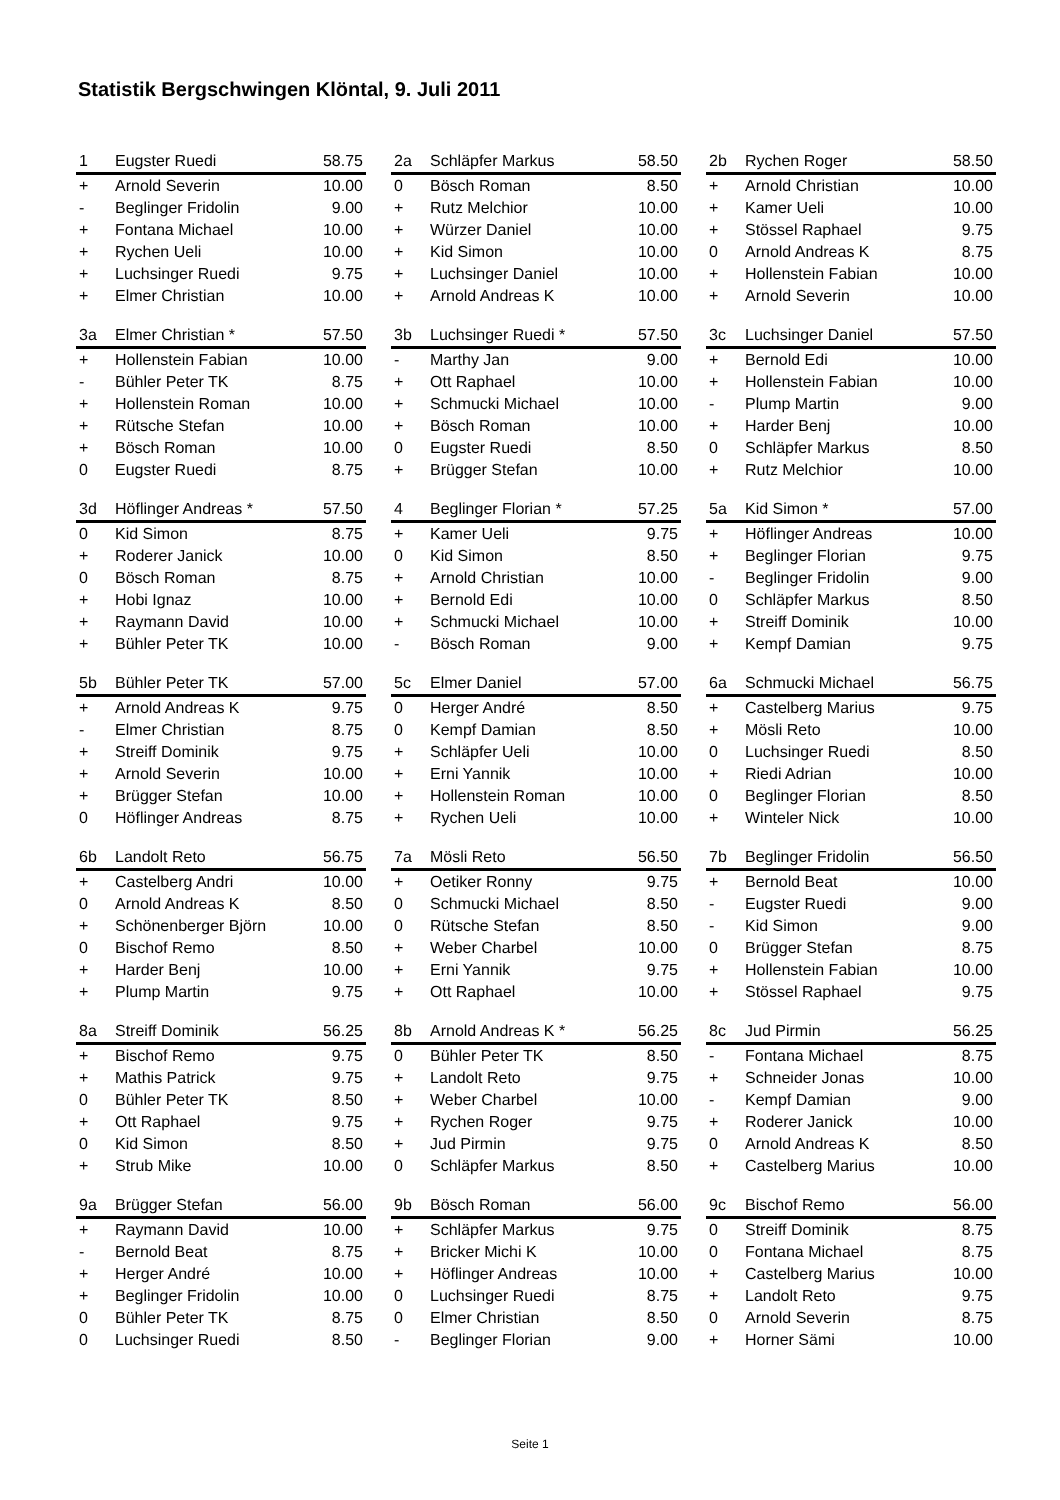Statistik Bergschwingen Klöntal, 9. Juli 2011
| 1 | Eugster Ruedi | 58.75 |
| + | Arnold Severin | 10.00 |
| - | Beglinger Fridolin | 9.00 |
| + | Fontana Michael | 10.00 |
| + | Rychen Ueli | 10.00 |
| + | Luchsinger Ruedi | 9.75 |
| + | Elmer Christian | 10.00 |
| 2a | Schläpfer Markus | 58.50 |
| 0 | Bösch Roman | 8.50 |
| + | Rutz Melchior | 10.00 |
| + | Würzer Daniel | 10.00 |
| + | Kid Simon | 10.00 |
| + | Luchsinger Daniel | 10.00 |
| + | Arnold Andreas K | 10.00 |
| 2b | Rychen Roger | 58.50 |
| + | Arnold Christian | 10.00 |
| + | Kamer Ueli | 10.00 |
| + | Stössel Raphael | 9.75 |
| 0 | Arnold Andreas K | 8.75 |
| + | Hollenstein Fabian | 10.00 |
| + | Arnold Severin | 10.00 |
| 3a | Elmer Christian * | 57.50 |
| + | Hollenstein Fabian | 10.00 |
| - | Bühler Peter TK | 8.75 |
| + | Hollenstein Roman | 10.00 |
| + | Rütsche Stefan | 10.00 |
| + | Bösch Roman | 10.00 |
| 0 | Eugster Ruedi | 8.75 |
| 3b | Luchsinger Ruedi * | 57.50 |
| - | Marthy Jan | 9.00 |
| + | Ott Raphael | 10.00 |
| + | Schmucki Michael | 10.00 |
| + | Bösch Roman | 10.00 |
| 0 | Eugster Ruedi | 8.50 |
| + | Brügger Stefan | 10.00 |
| 3c | Luchsinger Daniel | 57.50 |
| + | Bernold Edi | 10.00 |
| + | Hollenstein Fabian | 10.00 |
| - | Plump Martin | 9.00 |
| + | Harder Benj | 10.00 |
| 0 | Schläpfer Markus | 8.50 |
| + | Rutz Melchior | 10.00 |
| 3d | Höflinger Andreas * | 57.50 |
| 0 | Kid Simon | 8.75 |
| + | Roderer Janick | 10.00 |
| 0 | Bösch Roman | 8.75 |
| + | Hobi Ignaz | 10.00 |
| + | Raymann David | 10.00 |
| + | Bühler Peter TK | 10.00 |
| 4 | Beglinger Florian * | 57.25 |
| + | Kamer Ueli | 9.75 |
| 0 | Kid Simon | 8.50 |
| + | Arnold Christian | 10.00 |
| + | Bernold Edi | 10.00 |
| + | Schmucki Michael | 10.00 |
| - | Bösch Roman | 9.00 |
| 5a | Kid Simon * | 57.00 |
| + | Höflinger Andreas | 10.00 |
| + | Beglinger Florian | 9.75 |
| - | Beglinger Fridolin | 9.00 |
| 0 | Schläpfer Markus | 8.50 |
| + | Streiff Dominik | 10.00 |
| + | Kempf Damian | 9.75 |
| 5b | Bühler Peter TK | 57.00 |
| + | Arnold Andreas K | 9.75 |
| - | Elmer Christian | 8.75 |
| + | Streiff Dominik | 9.75 |
| + | Arnold Severin | 10.00 |
| + | Brügger Stefan | 10.00 |
| 0 | Höflinger Andreas | 8.75 |
| 5c | Elmer Daniel | 57.00 |
| 0 | Herger André | 8.50 |
| 0 | Kempf Damian | 8.50 |
| + | Schläpfer Ueli | 10.00 |
| + | Erni Yannik | 10.00 |
| + | Hollenstein Roman | 10.00 |
| + | Rychen Ueli | 10.00 |
| 6a | Schmucki Michael | 56.75 |
| + | Castelberg Marius | 9.75 |
| + | Mösli Reto | 10.00 |
| 0 | Luchsinger Ruedi | 8.50 |
| + | Riedi Adrian | 10.00 |
| 0 | Beglinger Florian | 8.50 |
| + | Winteler Nick | 10.00 |
| 6b | Landolt Reto | 56.75 |
| + | Castelberg Andri | 10.00 |
| 0 | Arnold Andreas K | 8.50 |
| + | Schönenberger Björn | 10.00 |
| 0 | Bischof Remo | 8.50 |
| + | Harder Benj | 10.00 |
| + | Plump Martin | 9.75 |
| 7a | Mösli Reto | 56.50 |
| + | Oetiker Ronny | 9.75 |
| 0 | Schmucki Michael | 8.50 |
| 0 | Rütsche Stefan | 8.50 |
| + | Weber Charbel | 10.00 |
| + | Erni Yannik | 9.75 |
| + | Ott Raphael | 10.00 |
| 7b | Beglinger Fridolin | 56.50 |
| + | Bernold Beat | 10.00 |
| - | Eugster Ruedi | 9.00 |
| - | Kid Simon | 9.00 |
| 0 | Brügger Stefan | 8.75 |
| + | Hollenstein Fabian | 10.00 |
| + | Stössel Raphael | 9.75 |
| 8a | Streiff Dominik | 56.25 |
| + | Bischof Remo | 9.75 |
| + | Mathis Patrick | 9.75 |
| 0 | Bühler Peter TK | 8.50 |
| + | Ott Raphael | 9.75 |
| 0 | Kid Simon | 8.50 |
| + | Strub Mike | 10.00 |
| 8b | Arnold Andreas K * | 56.25 |
| 0 | Bühler Peter TK | 8.50 |
| + | Landolt Reto | 9.75 |
| + | Weber Charbel | 10.00 |
| + | Rychen Roger | 9.75 |
| + | Jud Pirmin | 9.75 |
| 0 | Schläpfer Markus | 8.50 |
| 8c | Jud Pirmin | 56.25 |
| - | Fontana Michael | 8.75 |
| + | Schneider Jonas | 10.00 |
| - | Kempf Damian | 9.00 |
| + | Roderer Janick | 10.00 |
| 0 | Arnold Andreas K | 8.50 |
| + | Castelberg Marius | 10.00 |
| 9a | Brügger Stefan | 56.00 |
| + | Raymann David | 10.00 |
| - | Bernold Beat | 8.75 |
| + | Herger André | 10.00 |
| + | Beglinger Fridolin | 10.00 |
| 0 | Bühler Peter TK | 8.75 |
| 0 | Luchsinger Ruedi | 8.50 |
| 9b | Bösch Roman | 56.00 |
| + | Schläpfer Markus | 9.75 |
| + | Bricker Michi K | 10.00 |
| + | Höflinger Andreas | 10.00 |
| 0 | Luchsinger Ruedi | 8.75 |
| 0 | Elmer Christian | 8.50 |
| - | Beglinger Florian | 9.00 |
| 9c | Bischof Remo | 56.00 |
| 0 | Streiff Dominik | 8.75 |
| 0 | Fontana Michael | 8.75 |
| + | Castelberg Marius | 10.00 |
| + | Landolt Reto | 9.75 |
| 0 | Arnold Severin | 8.75 |
| + | Horner Sämi | 10.00 |
Seite 1